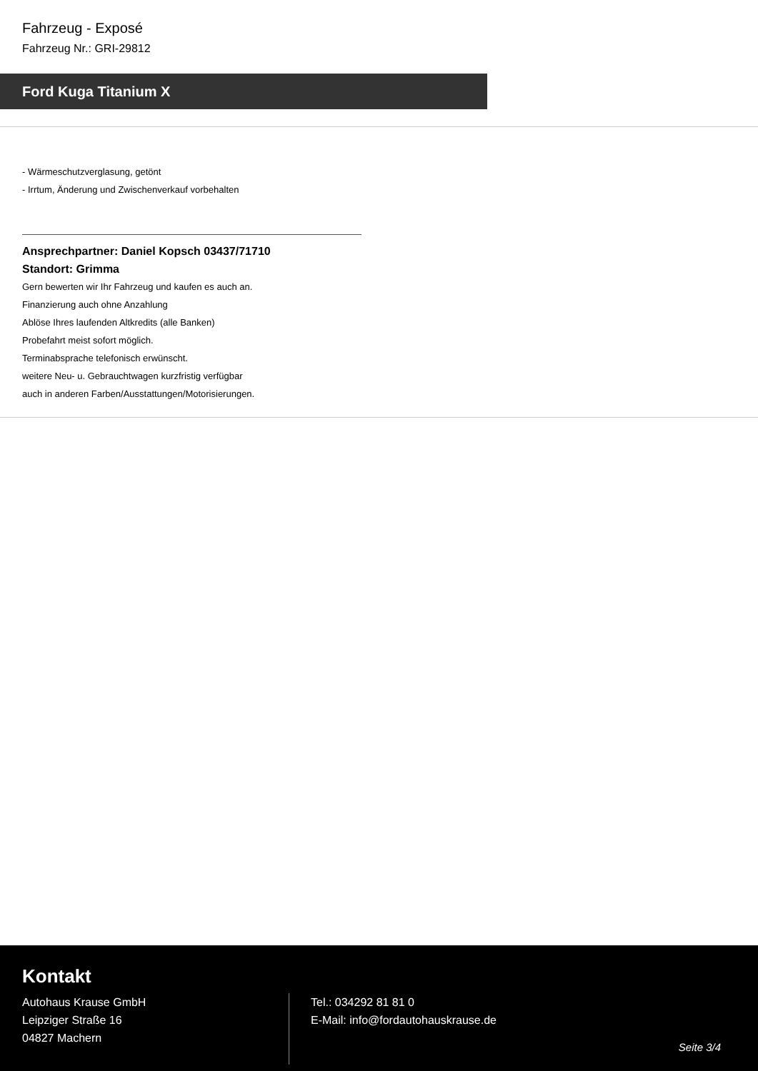Fahrzeug - Exposé
Fahrzeug Nr.: GRI-29812
Ford Kuga Titanium X
- Wärmeschutzverglasung, getönt
- Irrtum, Änderung und Zwischenverkauf vorbehalten
Ansprechpartner: Daniel Kopsch 03437/71710
Standort: Grimma
Gern bewerten wir Ihr Fahrzeug und kaufen es auch an.
Finanzierung auch ohne Anzahlung
Ablöse Ihres laufenden Altkredits (alle Banken)
Probefahrt meist sofort möglich.
Terminabsprache telefonisch erwünscht.
weitere Neu- u. Gebrauchtwagen kurzfristig verfügbar
auch in anderen Farben/Ausstattungen/Motorisierungen.
Kontakt
Autohaus Krause GmbH
Leipziger Straße 16
04827 Machern
Tel.: 034292 81 81 0
E-Mail: info@fordautohauskrause.de
Seite 3/4